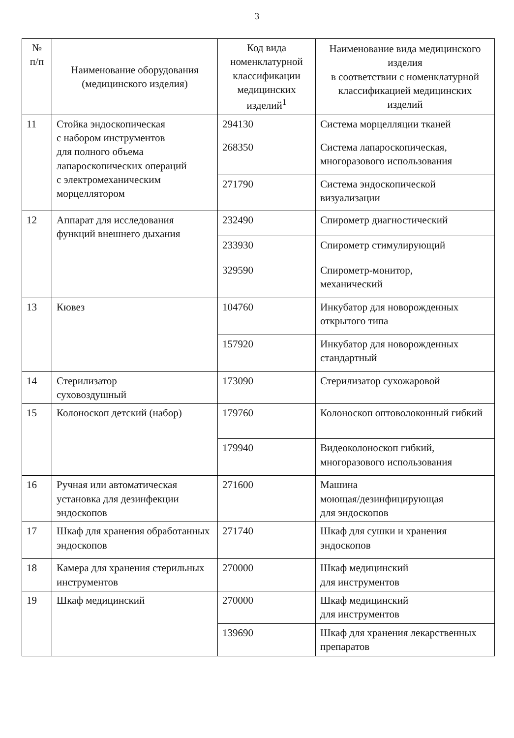3
| № п/п | Наименование оборудования (медицинского изделия) | Код вида номенклатурной классификации медицинских изделий<sup>1</sup> | Наименование вида медицинского изделия в соответствии с номенклатурной классификацией медицинских изделий |
| --- | --- | --- | --- |
| 11 | Стойка эндоскопическая с набором инструментов для полного объема лапароскопических операций с электромеханическим морцеллятором | 294130 | Система морцелляции тканей |
| | | 268350 | Система лапароскопическая, многоразового использования |
| | | 271790 | Система эндоскопической визуализации |
| 12 | Аппарат для исследования функций внешнего дыхания | 232490 | Спирометр диагностический |
| | | 233930 | Спирометр стимулирующий |
| | | 329590 | Спирометр-монитор, механический |
| 13 | Кювез | 104760 | Инкубатор для новорожденных открытого типа |
| | | 157920 | Инкубатор для новорожденных стандартный |
| 14 | Стерилизатор суховоздушный | 173090 | Стерилизатор сухожаровой |
| 15 | Колоноскоп детский (набор) | 179760 | Колоноскоп оптоволоконный гибкий |
| | | 179940 | Видеоколоноскоп гибкий, многоразового использования |
| 16 | Ручная или автоматическая установка для дезинфекции эндоскопов | 271600 | Машина моющая/дезинфицирующая для эндоскопов |
| 17 | Шкаф для хранения обработанных эндоскопов | 271740 | Шкаф для сушки и хранения эндоскопов |
| 18 | Камера для хранения стерильных инструментов | 270000 | Шкаф медицинский для инструментов |
| 19 | Шкаф медицинский | 270000 | Шкаф медицинский для инструментов |
| | | 139690 | Шкаф для хранения лекарственных препаратов |